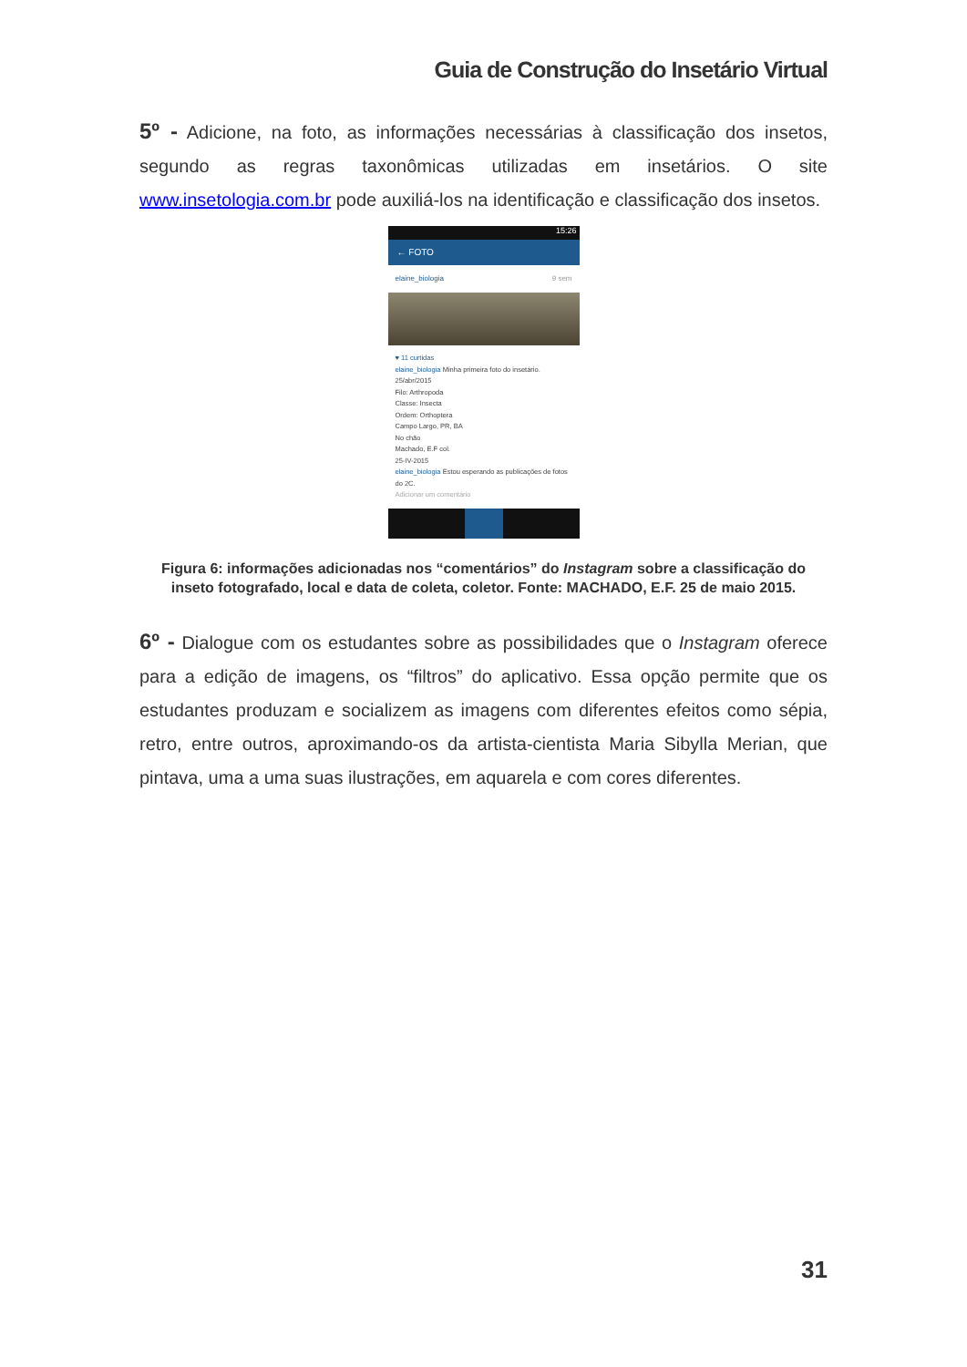Guia de Construção do Insetário Virtual
5º - Adicione, na foto, as informações necessárias à classificação dos insetos, segundo as regras taxonômicas utilizadas em insetários. O site www.insetologia.com.br pode auxiliá-los na identificação e classificação dos insetos.
15:26
← FOTO
elaine_biologia 9 sem
♥ 11 curtidas
elaine_biologia Minha primeira foto do insetário.
25/abr/2015
Filo: Arthropoda
Classe: Insecta
Ordem: Orthoptera
Campo Largo, PR, BA
No chão
Machado, E.F col.
25-IV-2015
elaine_biologia Estou esperando as publicações de fotos do 2C.
Adicionar um comentário
Figura 6: informações adicionadas nos “comentários” do Instagram sobre a classificação do inseto fotografado, local e data de coleta, coletor. Fonte: MACHADO, E.F. 25 de maio 2015.
6º - Dialogue com os estudantes sobre as possibilidades que o Instagram oferece para a edição de imagens, os “filtros” do aplicativo. Essa opção permite que os estudantes produzam e socializem as imagens com diferentes efeitos como sépia, retro, entre outros, aproximando-os da artista-cientista Maria Sibylla Merian, que pintava, uma a uma suas ilustrações, em aquarela e com cores diferentes.
31